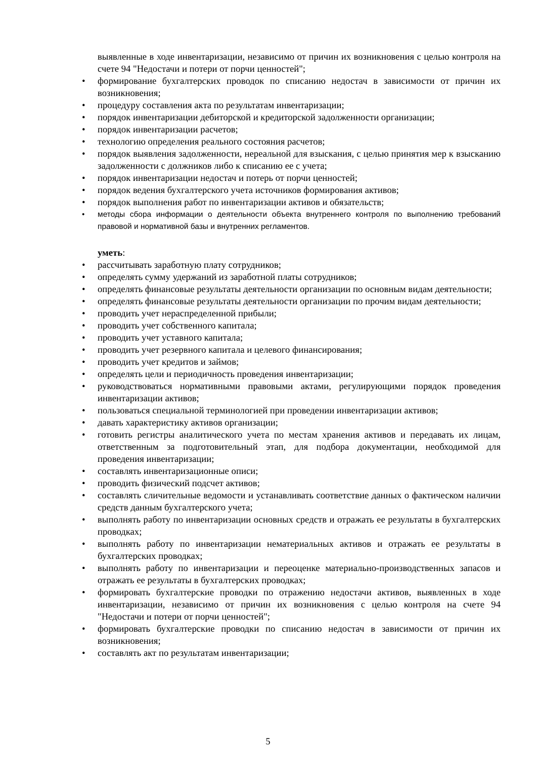выявленные в ходе инвентаризации, независимо от причин их возникновения с целью контроля на счете 94 "Недостачи и потери от порчи ценностей";
• формирование бухгалтерских проводок по списанию недостач в зависимости от причин их возникновения;
• процедуру составления акта по результатам инвентаризации;
• порядок инвентаризации дебиторской и кредиторской задолженности организации;
• порядок инвентаризации расчетов;
• технологию определения реального состояния расчетов;
• порядок выявления задолженности, нереальной для взыскания, с целью принятия мер к взысканию задолженности с должников либо к списанию ее с учета;
• порядок инвентаризации недостач и потерь от порчи ценностей;
• порядок ведения бухгалтерского учета источников формирования активов;
• порядок выполнения работ по инвентаризации активов и обязательств;
• методы сбора информации о деятельности объекта внутреннего контроля по выполнению требований правовой и нормативной базы и внутренних регламентов.
уметь:
• рассчитывать заработную плату сотрудников;
• определять сумму удержаний из заработной платы сотрудников;
• определять финансовые результаты деятельности организации по основным видам деятельности;
• определять финансовые результаты деятельности организации по прочим видам деятельности;
• проводить учет нераспределенной прибыли;
• проводить учет собственного капитала;
• проводить учет уставного капитала;
• проводить учет резервного капитала и целевого финансирования;
• проводить учет кредитов и займов;
• определять цели и периодичность проведения инвентаризации;
• руководствоваться нормативными правовыми актами, регулирующими порядок проведения инвентаризации активов;
• пользоваться специальной терминологией при проведении инвентаризации активов;
• давать характеристику активов организации;
• готовить регистры аналитического учета по местам хранения активов и передавать их лицам, ответственным за подготовительный этап, для подбора документации, необходимой для проведения инвентаризации;
• составлять инвентаризационные описи;
• проводить физический подсчет активов;
• составлять сличительные ведомости и устанавливать соответствие данных о фактическом наличии средств данным бухгалтерского учета;
• выполнять работу по инвентаризации основных средств и отражать ее результаты в бухгалтерских проводках;
• выполнять работу по инвентаризации нематериальных активов и отражать ее результаты в бухгалтерских проводках;
• выполнять работу по инвентаризации и переоценке материально-производственных запасов и отражать ее результаты в бухгалтерских проводках;
• формировать бухгалтерские проводки по отражению недостачи активов, выявленных в ходе инвентаризации, независимо от причин их возникновения с целью контроля на счете 94 "Недостачи и потери от порчи ценностей";
• формировать бухгалтерские проводки по списанию недостач в зависимости от причин их возникновения;
• составлять акт по результатам инвентаризации;
5